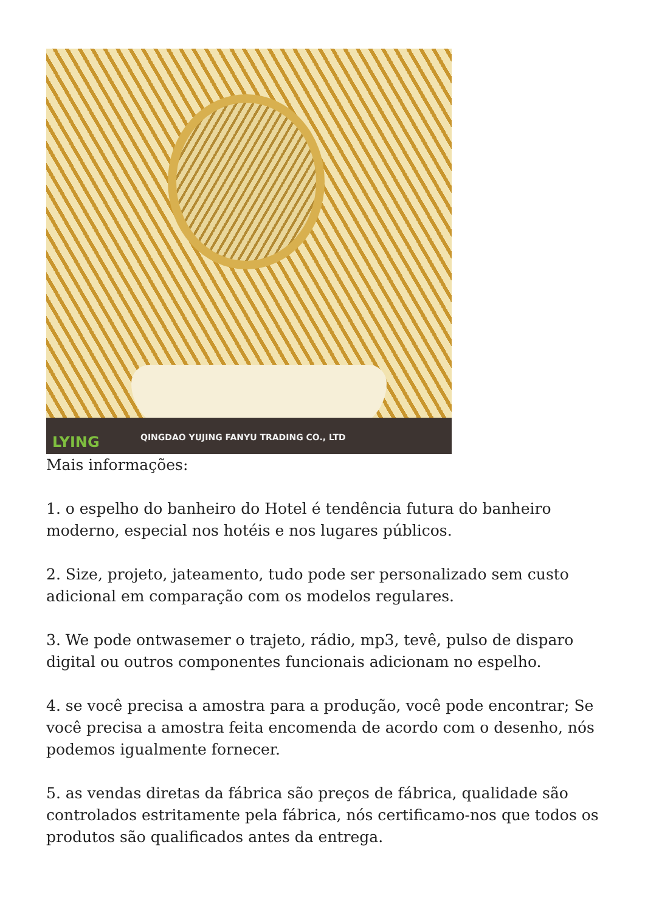QINGDAO YUJING FANYU TRADING CO., LTD
LYING
Mais informações:
1. o espelho do banheiro do Hotel é tendência futura do banheiro moderno, especial nos hotéis e nos lugares públicos.
2. Size, projeto, jateamento, tudo pode ser personalizado sem custo adicional em comparação com os modelos regulares.
3. We pode ontwasemer o trajeto, rádio, mp3, tevê, pulso de disparo digital ou outros componentes funcionais adicionam no espelho.
4. se você precisa a amostra para a produção, você pode encontrar; Se você precisa a amostra feita encomenda de acordo com o desenho, nós podemos igualmente fornecer.
5. as vendas diretas da fábrica são preços de fábrica, qualidade são controlados estritamente pela fábrica, nós certificamo-nos que todos os produtos são qualificados antes da entrega.